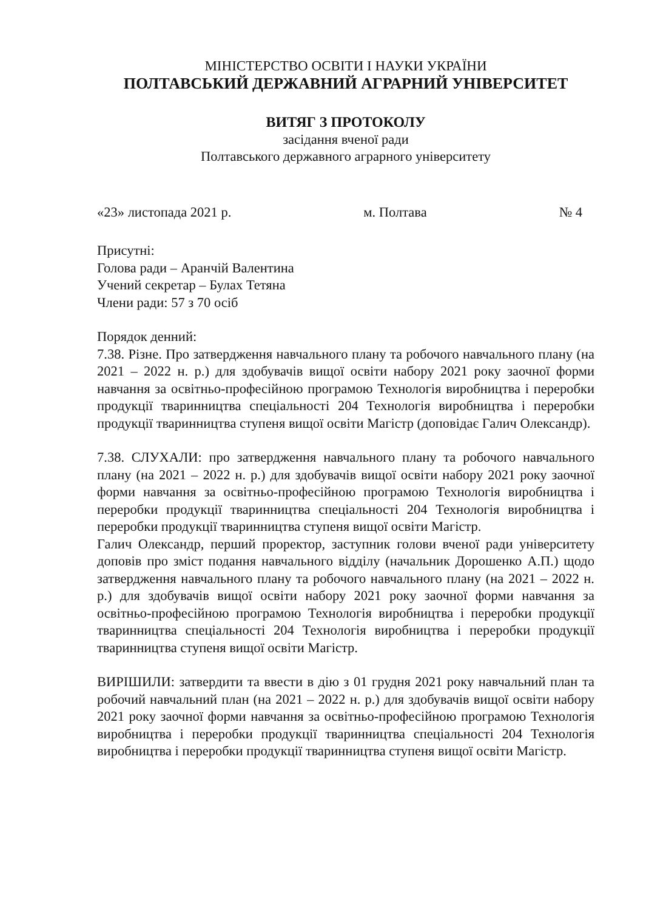МІНІСТЕРСТВО ОСВІТИ І НАУКИ УКРАЇНИ
ПОЛТАВСЬКИЙ ДЕРЖАВНИЙ АГРАРНИЙ УНІВЕРСИТЕТ
ВИТЯГ З ПРОТОКОЛУ
засідання вченої ради
Полтавського державного аграрного університету
«23» листопада 2021 р. м. Полтава № 4
Присутні:
Голова ради – Аранчій Валентина
Учений секретар – Булах Тетяна
Члени ради: 57 з 70 осіб
Порядок денний:
7.38. Різне. Про затвердження навчального плану та робочого навчального плану (на 2021 – 2022 н. р.) для здобувачів вищої освіти набору 2021 року заочної форми навчання за освітньо-професійною програмою Технологія виробництва і переробки продукції тваринництва спеціальності 204 Технологія виробництва і переробки продукції тваринництва ступеня вищої освіти Магістр (доповідає Галич Олександр).
7.38. СЛУХАЛИ: про затвердження навчального плану та робочого навчального плану (на 2021 – 2022 н. р.) для здобувачів вищої освіти набору 2021 року заочної форми навчання за освітньо-професійною програмою Технологія виробництва і переробки продукції тваринництва спеціальності 204 Технологія виробництва і переробки продукції тваринництва ступеня вищої освіти Магістр.
Галич Олександр, перший проректор, заступник голови вченої ради університету доповів про зміст подання навчального відділу (начальник Дорошенко А.П.) щодо затвердження навчального плану та робочого навчального плану (на 2021 – 2022 н. р.) для здобувачів вищої освіти набору 2021 року заочної форми навчання за освітньо-професійною програмою Технологія виробництва і переробки продукції тваринництва спеціальності 204 Технологія виробництва і переробки продукції тваринництва ступеня вищої освіти Магістр.
ВИРІШИЛИ: затвердити та ввести в дію з 01 грудня 2021 року навчальний план та робочий навчальний план (на 2021 – 2022 н. р.) для здобувачів вищої освіти набору 2021 року заочної форми навчання за освітньо-професійною програмою Технологія виробництва і переробки продукції тваринництва спеціальності 204 Технологія виробництва і переробки продукції тваринництва ступеня вищої освіти Магістр.